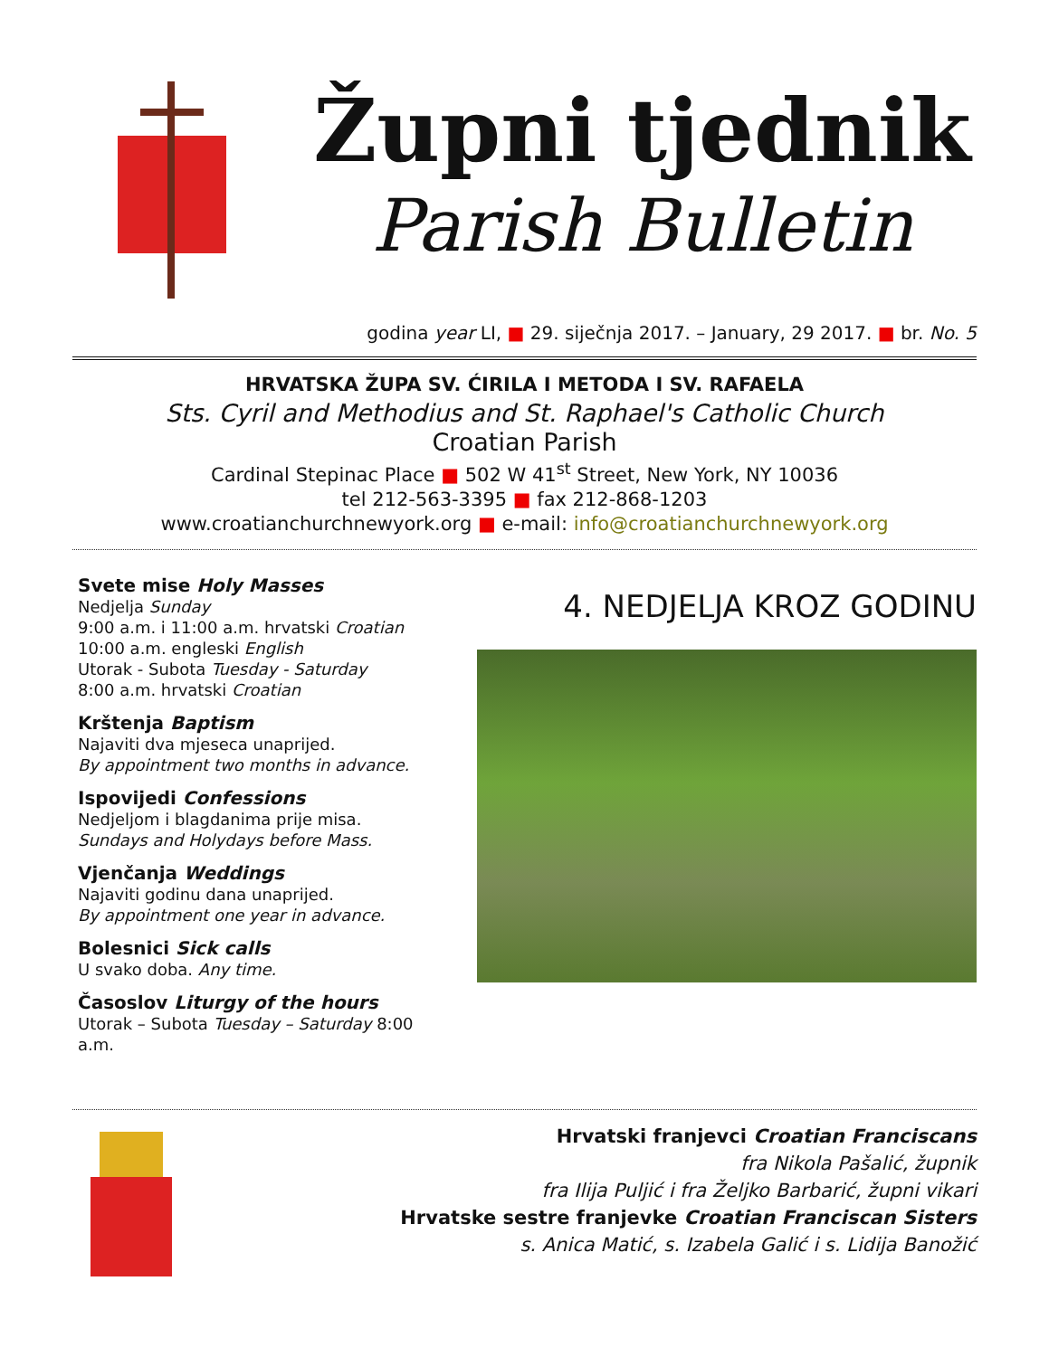Župni tjednik
Parish Bulletin
godina year LI, ■ 29. siječnja 2017. – January, 29 2017. ■ br. No. 5
HRVATSKA ŽUPA SV. ĆIRILA I METODA I SV. RAFAELA
Sts. Cyril and Methodius and St. Raphael's Catholic Church
Croatian Parish
Cardinal Stepinac Place ■ 502 W 41<sup>st</sup> Street, New York, NY 10036
tel 212-563-3395 ■ fax 212-868-1203
www.croatianchurchnewyork.org ■ e-mail: info@croatianchurchnewyork.org
Svete mise Holy Masses
Nedjelja Sunday
9:00 a.m. i 11:00 a.m. hrvatski Croatian
10:00 a.m. engleski English
Utorak - Subota Tuesday - Saturday
8:00 a.m. hrvatski Croatian
Krštenja Baptism
Najaviti dva mjeseca unaprijed.
By appointment two months in advance.
Ispovijedi Confessions
Nedjeljom i blagdanima prije misa.
Sundays and Holydays before Mass.
Vjenčanja Weddings
Najaviti godinu dana unaprijed.
By appointment one year in advance.
Bolesnici Sick calls
U svako doba. Any time.
Časoslov Liturgy of the hours
Utorak – Subota Tuesday – Saturday 8:00 a.m.
4. NEDJELJA KROZ GODINU
Hrvatski franjevci Croatian Franciscans
fra Nikola Pašalić, župnik
fra Ilija Puljić i fra Željko Barbarić, župni vikari
Hrvatske sestre franjevke Croatian Franciscan Sisters
s. Anica Matić, s. Izabela Galić i s. Lidija Banožić